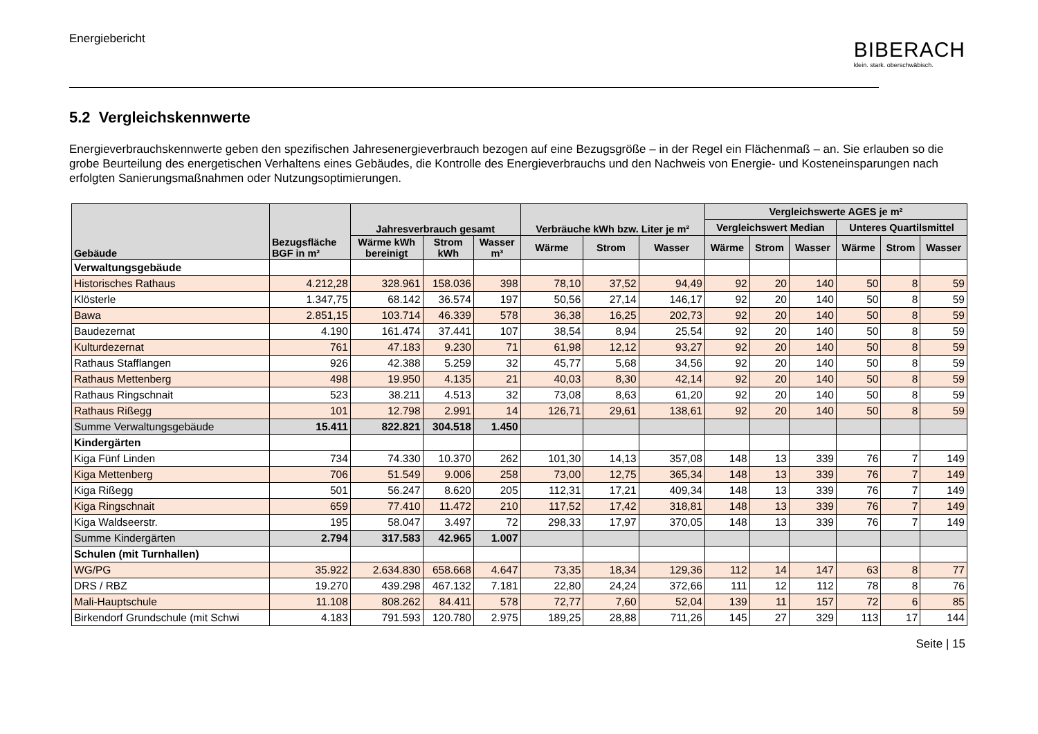Energiebericht
BIBERACH
klein. stark. oberschwäbisch.
5.2 Vergleichskennwerte
Energieverbrauchskennwerte geben den spezifischen Jahresenergieverbrauch bezogen auf eine Bezugsgröße – in der Regel ein Flächenmaß – an. Sie erlauben so die grobe Beurteilung des energetischen Verhaltens eines Gebäudes, die Kontrolle des Energieverbrauchs und den Nachweis von Energie- und Kosteneinsparungen nach erfolgten Sanierungsmaßnahmen oder Nutzungsoptimierungen.
| Gebäude | Bezugsfläche BGF in m² | Jahresverbrauch gesamt | | | Verbräuche kWh bzw. Liter je m² | | | Vergleichswerte AGES je m² | | | | | |
| --- | --- | --- | --- | --- | --- | --- | --- | --- | --- | --- | --- | --- | --- |
| | | | | | | | | Vergleichswert Median | | | Unteres Quartilsmittel | | |
| | | Wärme kWh bereinigt | Strom kWh | Wasser m³ | Wärme | Strom | Wasser | Wärme | Strom | Wasser | Wärme | Strom | Wasser |
| Verwaltungsgebäude | | | | | | | | | | | | | |
| Historisches Rathaus | 4.212,28 | 328.961 | 158.036 | 398 | 78,10 | 37,52 | 94,49 | 92 | 20 | 140 | 50 | 8 | 59 |
| Klösterle | 1.347,75 | 68.142 | 36.574 | 197 | 50,56 | 27,14 | 146,17 | 92 | 20 | 140 | 50 | 8 | 59 |
| Bawa | 2.851,15 | 103.714 | 46.339 | 578 | 36,38 | 16,25 | 202,73 | 92 | 20 | 140 | 50 | 8 | 59 |
| Baudezernat | 4.190 | 161.474 | 37.441 | 107 | 38,54 | 8,94 | 25,54 | 92 | 20 | 140 | 50 | 8 | 59 |
| Kulturdezernat | 761 | 47.183 | 9.230 | 71 | 61,98 | 12,12 | 93,27 | 92 | 20 | 140 | 50 | 8 | 59 |
| Rathaus Stafflangen | 926 | 42.388 | 5.259 | 32 | 45,77 | 5,68 | 34,56 | 92 | 20 | 140 | 50 | 8 | 59 |
| Rathaus Mettenberg | 498 | 19.950 | 4.135 | 21 | 40,03 | 8,30 | 42,14 | 92 | 20 | 140 | 50 | 8 | 59 |
| Rathaus Ringschnait | 523 | 38.211 | 4.513 | 32 | 73,08 | 8,63 | 61,20 | 92 | 20 | 140 | 50 | 8 | 59 |
| Rathaus Rißegg | 101 | 12.798 | 2.991 | 14 | 126,71 | 29,61 | 138,61 | 92 | 20 | 140 | 50 | 8 | 59 |
| Summe Verwaltungsgebäude | 15.411 | 822.821 | 304.518 | 1.450 | | | | | | | | | |
| Kindergärten | | | | | | | | | | | | | |
| Kiga Fünf Linden | 734 | 74.330 | 10.370 | 262 | 101,30 | 14,13 | 357,08 | 148 | 13 | 339 | 76 | 7 | 149 |
| Kiga Mettenberg | 706 | 51.549 | 9.006 | 258 | 73,00 | 12,75 | 365,34 | 148 | 13 | 339 | 76 | 7 | 149 |
| Kiga Rißegg | 501 | 56.247 | 8.620 | 205 | 112,31 | 17,21 | 409,34 | 148 | 13 | 339 | 76 | 7 | 149 |
| Kiga Ringschnait | 659 | 77.410 | 11.472 | 210 | 117,52 | 17,42 | 318,81 | 148 | 13 | 339 | 76 | 7 | 149 |
| Kiga Waldseerstr. | 195 | 58.047 | 3.497 | 72 | 298,33 | 17,97 | 370,05 | 148 | 13 | 339 | 76 | 7 | 149 |
| Summe Kindergärten | 2.794 | 317.583 | 42.965 | 1.007 | | | | | | | | | |
| Schulen (mit Turnhallen) | | | | | | | | | | | | | |
| WG/PG | 35.922 | 2.634.830 | 658.668 | 4.647 | 73,35 | 18,34 | 129,36 | 112 | 14 | 147 | 63 | 8 | 77 |
| DRS / RBZ | 19.270 | 439.298 | 467.132 | 7.181 | 22,80 | 24,24 | 372,66 | 111 | 12 | 112 | 78 | 8 | 76 |
| Mali-Hauptschule | 11.108 | 808.262 | 84.411 | 578 | 72,77 | 7,60 | 52,04 | 139 | 11 | 157 | 72 | 6 | 85 |
| Birkendorf Grundschule (mit Schwi | 4.183 | 791.593 | 120.780 | 2.975 | 189,25 | 28,88 | 711,26 | 145 | 27 | 329 | 113 | 17 | 144 |
Seite | 15